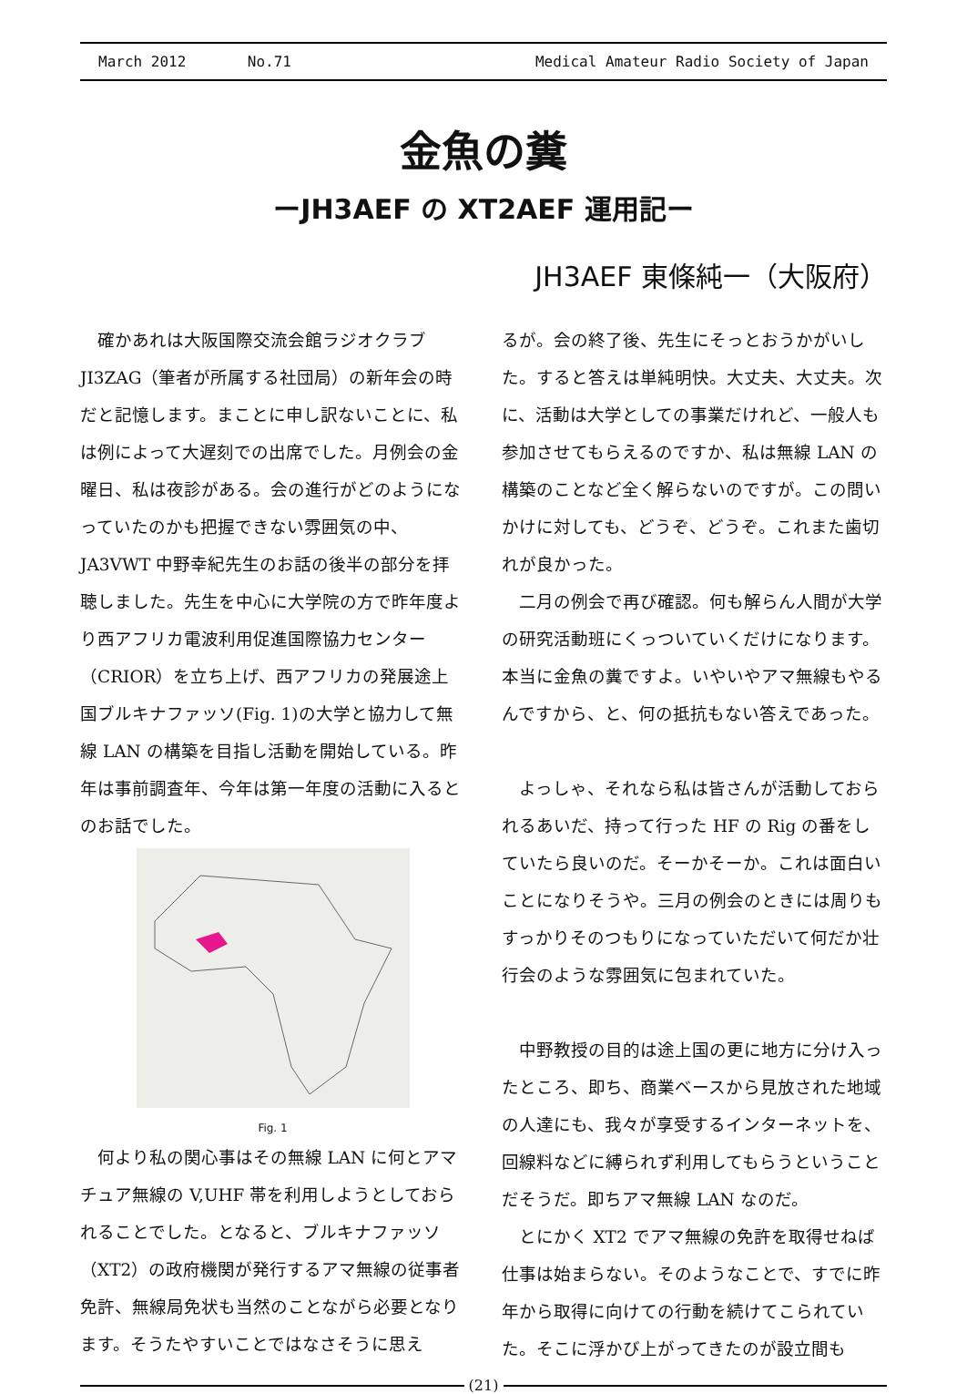March 2012 No.71 Medical Amateur Radio Society of Japan
金魚の糞
ーJH3AEF の XT2AEF 運用記ー
JH3AEF 東條純一（大阪府）
確かあれは大阪国際交流会館ラジオクラブ JI3ZAG（筆者が所属する社団局）の新年会の時だと記憶します。まことに申し訳ないことに、私は例によって大遅刻での出席でした。月例会の金曜日、私は夜診がある。会の進行がどのようになっていたのかも把握できない雰囲気の中、JA3VWT 中野幸紀先生のお話の後半の部分を拝聴しました。先生を中心に大学院の方で昨年度より西アフリカ電波利用促進国際協力センター（CRIOR）を立ち上げ、西アフリカの発展途上国ブルキナファッソ(Fig. 1)の大学と協力して無線 LAN の構築を目指し活動を開始している。昨年は事前調査年、今年は第一年度の活動に入るとのお話でした。
Fig. 1
何より私の関心事はその無線 LAN に何とアマチュア無線の V,UHF 帯を利用しようとしておられることでした。となると、ブルキナファッソ（XT2）の政府機関が発行するアマ無線の従事者免許、無線局免状も当然のことながら必要となります。そうたやすいことではなさそうに思え
るが。会の終了後、先生にそっとおうかがいした。すると答えは単純明快。大丈夫、大丈夫。次に、活動は大学としての事業だけれど、一般人も参加させてもらえるのですか、私は無線 LAN の構築のことなど全く解らないのですが。この問いかけに対しても、どうぞ、どうぞ。これまた歯切れが良かった。
二月の例会で再び確認。何も解らん人間が大学の研究活動班にくっついていくだけになります。本当に金魚の糞ですよ。いやいやアマ無線もやるんですから、と、何の抵抗もない答えであった。
よっしゃ、それなら私は皆さんが活動しておられるあいだ、持って行った HF の Rig の番をしていたら良いのだ。そーかそーか。これは面白いことになりそうや。三月の例会のときには周りもすっかりそのつもりになっていただいて何だか壮行会のような雰囲気に包まれていた。
中野教授の目的は途上国の更に地方に分け入ったところ、即ち、商業ベースから見放された地域の人達にも、我々が享受するインターネットを、回線料などに縛られず利用してもらうということだそうだ。即ちアマ無線 LAN なのだ。
とにかく XT2 でアマ無線の免許を取得せねば仕事は始まらない。そのようなことで、すでに昨年から取得に向けての行動を続けてこられていた。そこに浮かび上がってきたのが設立間も
(21)